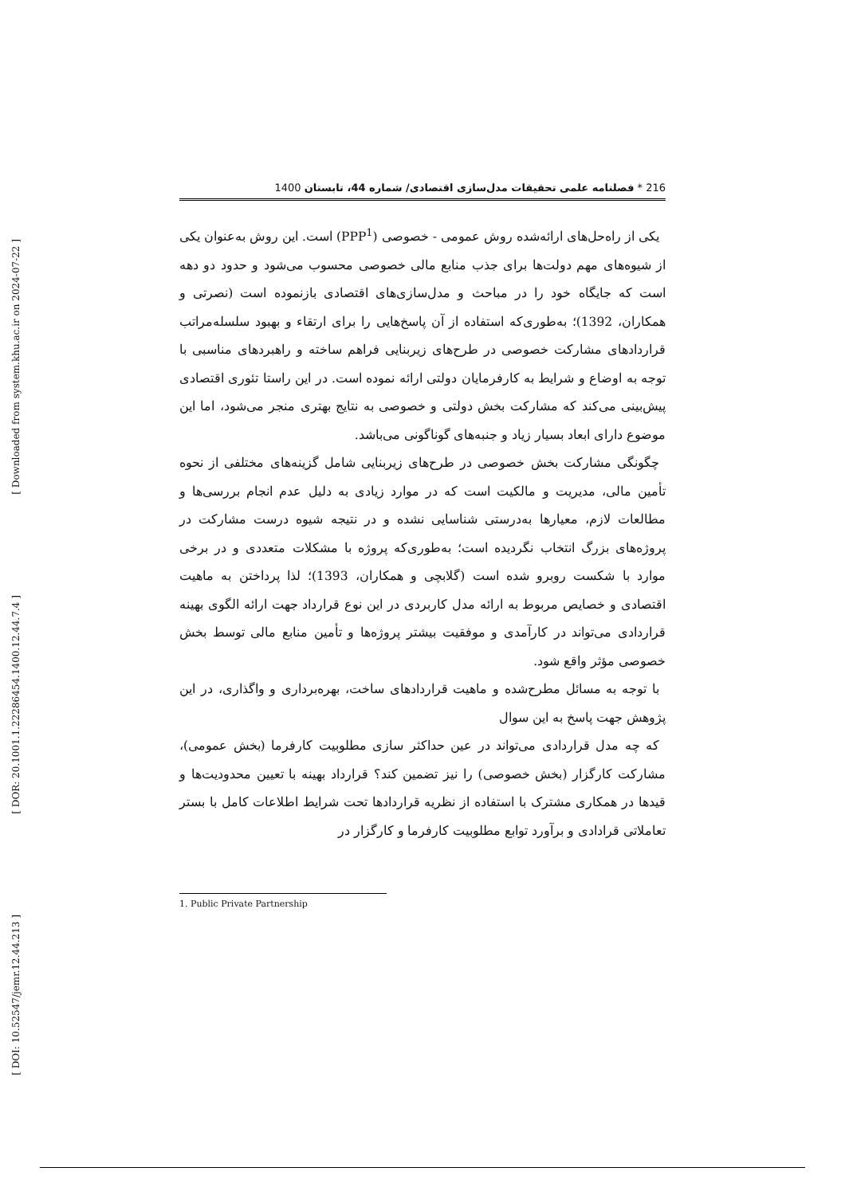[ Downloaded from system.khu.ac.ir on 2024-07-22 ]
[ DOR: 20.1001.1.22286454.1400.12.44.7.4 ]
[ DOI: 10.52547/jemr.12.44.213 ]
216 * فصلنامه علمی تحقیقات مدل‌سازی اقتصادی/ شماره 44، تابستان 1400
یکی از راه‌حل‌های ارائه‌شده روش عمومی - خصوصی (PPP<sup>1</sup>) است. این روش به‌عنوان یکی از شیوه‌های مهم دولت‌ها برای جذب منابع مالی خصوصی محسوب می‌شود و حدود دو دهه است که جایگاه خود را در مباحث و مدل‌سازی‌های اقتصادی بازنموده است (نصرتی و همکاران، 1392)؛ به‌طوری‌که استفاده از آن پاسخ‌هایی را برای ارتقاء و بهبود سلسله‌مراتب قراردادهای مشارکت خصوصی در طرح‌های زیربنایی فراهم ساخته و راهبردهای مناسبی با توجه به اوضاع و شرایط به کارفرمایان دولتی ارائه نموده است. در این راستا تئوری اقتصادی پیش‌بینی می‌کند که مشارکت بخش دولتی و خصوصی به نتایج بهتری منجر می‌شود، اما این موضوع دارای ابعاد بسیار زیاد و جنبه‌های گوناگونی می‌باشد.
چگونگی مشارکت بخش خصوصی در طرح‌های زیربنایی شامل گزینه‌های مختلفی از نحوه تأمین مالی، مدیریت و مالکیت است که در موارد زیادی به دلیل عدم انجام بررسی‌ها و مطالعات لازم، معیارها به‌درستی شناسایی نشده و در نتیجه شیوه درست مشارکت در پروژه‌های بزرگ انتخاب نگردیده است؛ به‌طوری‌که پروژه با مشکلات متعددی و در برخی موارد با شکست روبرو شده است (گلابچی و همکاران، 1393)؛ لذا پرداختن به ماهیت اقتصادی و خصایص مربوط به ارائه مدل کاربردی در این نوع قرارداد جهت ارائه الگوی بهینه قراردادی می‌تواند در کارآمدی و موفقیت بیشتر پروژه‌ها و تأمین منابع مالی توسط بخش خصوصی مؤثر واقع شود.
با توجه به مسائل مطرح‌شده و ماهیت قراردادهای ساخت، بهره‌برداری و واگذاری، در این پژوهش جهت پاسخ به این سوال
که چه مدل قراردادی می‌تواند در عین حداکثر سازی مطلوبیت کارفرما (بخش عمومی)، مشارکت کارگزار (بخش خصوصی) را نیز تضمین کند؟ قرارداد بهینه با تعیین محدودیت‌ها و قیدها در همکاری مشترک با استفاده از نظریه قراردادها تحت شرایط اطلاعات کامل با بستر تعاملاتی قرادادی و برآورد توابع مطلوبیت کارفرما و کارگزار در
1. Public Private Partnership